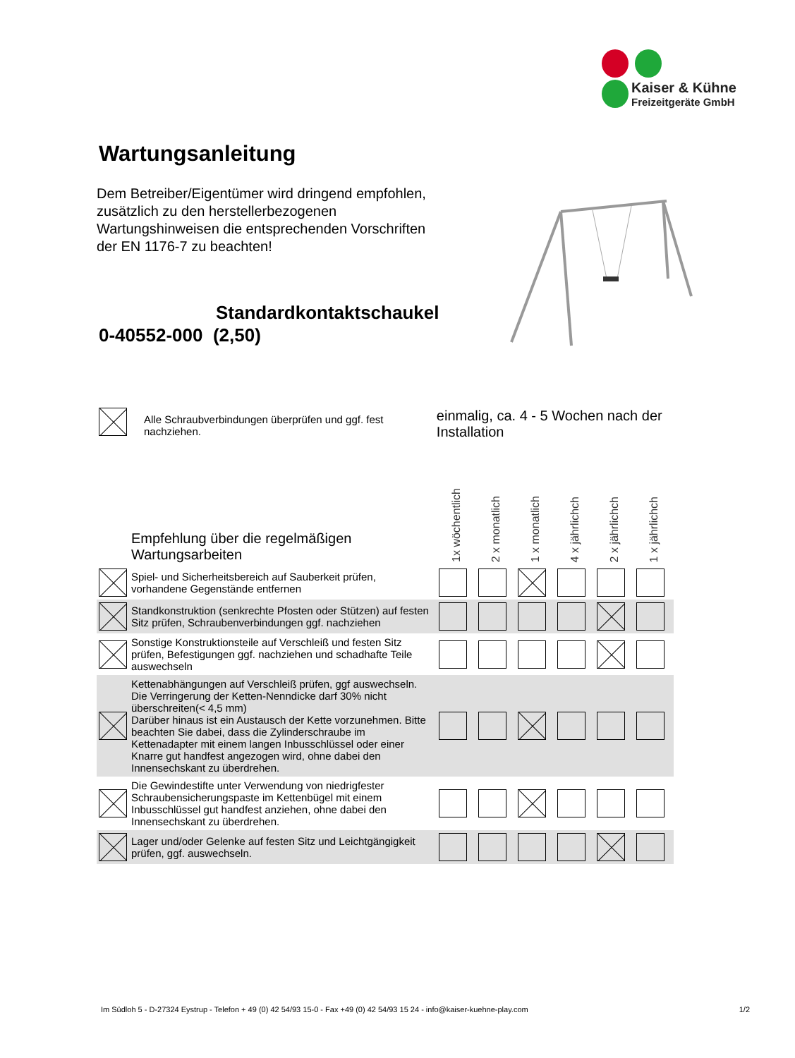Kaiser & Kühne
Freizeitgeräte GmbH
Wartungsanleitung
Dem Betreiber/Eigentümer wird dringend empfohlen, zusätzlich zu den herstellerbezogenen Wartungshinweisen die entsprechenden Vorschriften der EN 1176-7 zu beachten!
Standardkontaktschaukel
0-40552-000 (2,50)
Alle Schraubverbindungen überprüfen und ggf. fest nachziehen.
einmalig, ca. 4 - 5 Wochen nach der Installation
| | Empfehlung über die regelmäßigen Wartungsarbeiten | 1x wöchentlich | 2 x monatlich | 1 x monatlich | 4 x jährlichch | 2 x jährlichch | 1 x jährlichch |
| | Spiel- und Sicherheitsbereich auf Sauberkeit prüfen, vorhandene Gegenstände entfernen | | | | | | |
| | Standkonstruktion (senkrechte Pfosten oder Stützen) auf festen Sitz prüfen, Schraubenverbindungen ggf. nachziehen | | | | | | |
| | Sonstige Konstruktionsteile auf Verschleiß und festen Sitz prüfen, Befestigungen ggf. nachziehen und schadhafte Teile auswechseln | | | | | | |
| | Kettenabhängungen auf Verschleiß prüfen, ggf auswechseln. Die Verringerung der Ketten-Nenndicke darf 30% nicht überschreiten(< 4,5 mm) Darüber hinaus ist ein Austausch der Kette vorzunehmen. Bitte beachten Sie dabei, dass die Zylinderschraube im Kettenadapter mit einem langen Inbusschlüssel oder einer Knarre gut handfest angezogen wird, ohne dabei den Innensechskant zu überdrehen. | | | | | | |
| | Die Gewindestifte unter Verwendung von niedrigfester Schraubensicherungspaste im Kettenbügel mit einem Inbusschlüssel gut handfest anziehen, ohne dabei den Innensechskant zu überdrehen. | | | | | | |
| | Lager und/oder Gelenke auf festen Sitz und Leichtgängigkeit prüfen, ggf. auswechseln. | | | | | | |
Im Südloh 5 - D-27324 Eystrup - Telefon + 49 (0) 42 54/93 15-0 - Fax +49 (0) 42 54/93 15 24 - info@kaiser-kuehne-play.com 1/2